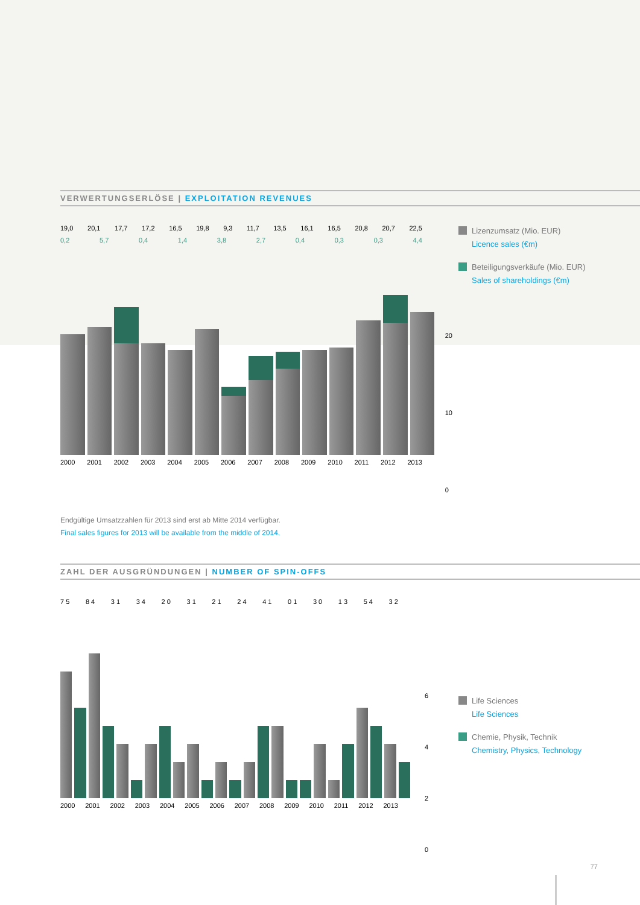VERWERTUNGSERLÖSE | EXPLOITATION REVENUES
19,0 20,1 17,7 17,2 16,5 19,8 9,3 11,7 13,5 16,1 16,5 20,8 20,7 22,5
0,2 5,7 0,4 1,4 3,8 2,7 0,4 0,3 0,3 4,4
2000 2001 2002 2003 2004 2005 2006 2007 2008 2009 2010 2011 2012 2013
20
10
0
Lizenzumsatz (Mio. EUR)
Licence sales (€m)
Beteiligungsverkäufe (Mio. EUR)
Sales of shareholdings (€m)
Endgültige Umsatzzahlen für 2013 sind erst ab Mitte 2014 verfügbar.
Final sales figures for 2013 will be available from the middle of 2014.
ZAHL DER AUSGRÜNDUNGEN | NUMBER OF SPIN-OFFS
7 5 8 4 3 1 3 4 2 0 3 1 2 1 2 4 4 1 0 1 3 0 1 3 5 4 3 2
2000 2001 2002 2003 2004 2005 2006 2007 2008 2009 2010 2011 2012 2013
6
4
2
0
Life Sciences
Life Sciences
Chemie, Physik, Technik
Chemistry, Physics, Technology
77